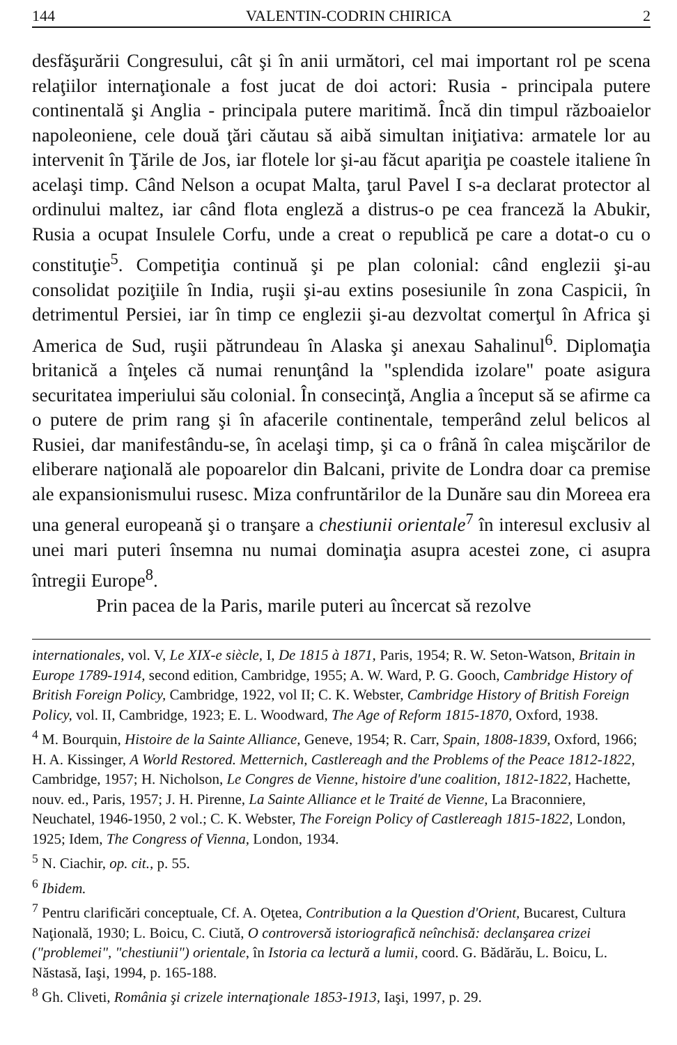144 VALENTIN-CODRIN CHIRICA 2
desfăşurării Congresului, cât şi în anii următori, cel mai important rol pe scena relaţiilor internaţionale a fost jucat de doi actori: Rusia - principala putere continentală şi Anglia - principala putere maritimă. Încă din timpul războaielor napoleoniene, cele două ţări căutau să aibă simultan iniţiativa: armatele lor au intervenit în Ţările de Jos, iar flotele lor şi-au făcut apariţia pe coastele italiene în acelaşi timp. Când Nelson a ocupat Malta, ţarul Pavel I s-a declarat protector al ordinului maltez, iar când flota engleză a distrus-o pe cea franceză la Abukir, Rusia a ocupat Insulele Corfu, unde a creat o republică pe care a dotat-o cu o constituţie<sup>5</sup>. Competiţia continuă şi pe plan colonial: când englezii şi-au consolidat poziţiile în India, ruşii şi-au extins posesiunile în zona Caspicii, în detrimentul Persiei, iar în timp ce englezii şi-au dezvoltat comerţul în Africa şi America de Sud, ruşii pătrundeau în Alaska şi anexau Sahalinul<sup>6</sup>. Diplomaţia britanică a înţeles că numai renunţând la "splendida izolare" poate asigura securitatea imperiului său colonial. În consecinţă, Anglia a început să se afirme ca o putere de prim rang şi în afacerile continentale, temperând zelul belicos al Rusiei, dar manifestându-se, în acelaşi timp, şi ca o frână în calea mişcărilor de eliberare naţională ale popoarelor din Balcani, privite de Londra doar ca premise ale expansionismului rusesc. Miza confruntărilor de la Dunăre sau din Moreea era una general europeană şi o tranşare a chestiunii orientale<sup>7</sup> în interesul exclusiv al unei mari puteri însemna nu numai dominaţia asupra acestei zone, ci asupra întregii Europe<sup>8</sup>.
Prin pacea de la Paris, marile puteri au încercat să rezolve
internationales, vol. V, Le XIX-e siècle, I, De 1815 à 1871, Paris, 1954; R. W. Seton-Watson, Britain in Europe 1789-1914, second edition, Cambridge, 1955; A. W. Ward, P. G. Gooch, Cambridge History of British Foreign Policy, Cambridge, 1922, vol II; C. K. Webster, Cambridge History of British Foreign Policy, vol. II, Cambridge, 1923; E. L. Woodward, The Age of Reform 1815-1870, Oxford, 1938.
<sup>4</sup> M. Bourquin, Histoire de la Sainte Alliance, Geneve, 1954; R. Carr, Spain, 1808-1839, Oxford, 1966; H. A. Kissinger, A World Restored. Metternich, Castlereagh and the Problems of the Peace 1812-1822, Cambridge, 1957; H. Nicholson, Le Congres de Vienne, histoire d'une coalition, 1812-1822, Hachette, nouv. ed., Paris, 1957; J. H. Pirenne, La Sainte Alliance et le Traité de Vienne, La Braconniere, Neuchatel, 1946-1950, 2 vol.; C. K. Webster, The Foreign Policy of Castlereagh 1815-1822, London, 1925; Idem, The Congress of Vienna, London, 1934.
<sup>5</sup> N. Ciachir, op. cit., p. 55.
<sup>6</sup> Ibidem.
<sup>7</sup> Pentru clarificări conceptuale, Cf. A. Oţetea, Contribution a la Question d'Orient, Bucarest, Cultura Naţională, 1930; L. Boicu, C. Ciută, O controversă istoriografică neînchisă: declanşarea crizei ("problemei", "chestiunii") orientale, în Istoria ca lectură a lumii, coord. G. Bădărău, L. Boicu, L. Năstasă, Iaşi, 1994, p. 165-188.
<sup>8</sup> Gh. Cliveti, România şi crizele internaţionale 1853-1913, Iaşi, 1997, p. 29.